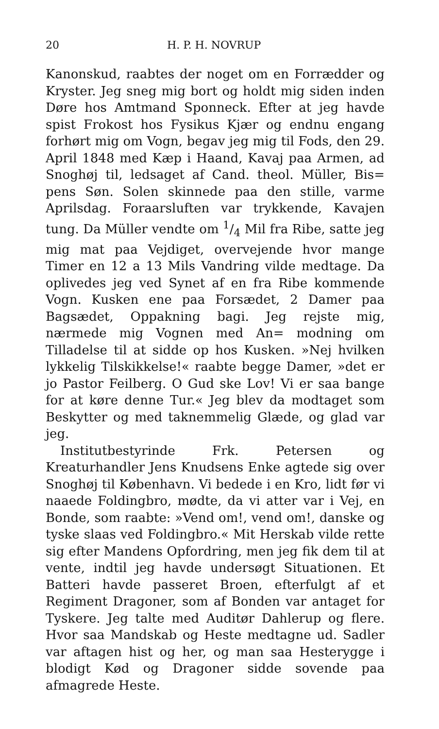20 H. P. H. NOVRUP
Kanonskud, raabtes der noget om en Forrædder og Kryster. Jeg sneg mig bort og holdt mig siden inden Døre hos Amtmand Sponneck. Efter at jeg havde spist Frokost hos Fysikus Kjær og endnu engang forhørt mig om Vogn, begav jeg mig til Fods, den 29. April 1848 med Kæp i Haand, Kavaj paa Armen, ad Snoghøj til, ledsaget af Cand. theol. Müller, Bis= pens Søn. Solen skinnede paa den stille, varme Aprilsdag. Foraarsluften var trykkende, Kavajen tung. Da Müller vendte om 1/4 Mil fra Ribe, satte jeg mig mat paa Vejdiget, overvejende hvor mange Timer en 12 a 13 Mils Vandring vilde medtage. Da oplivedes jeg ved Synet af en fra Ribe kommende Vogn. Kusken ene paa Forsædet, 2 Damer paa Bagsædet, Oppakning bagi. Jeg rejste mig, nærmede mig Vognen med An= modning om Tilladelse til at sidde op hos Kusken. »Nej hvilken lykkelig Tilskikkelse!« raabte begge Damer, »det er jo Pastor Feilberg. O Gud ske Lov! Vi er saa bange for at køre denne Tur.« Jeg blev da modtaget som Beskytter og med taknemmelig Glæde, og glad var jeg.
Institutbestyrinde Frk. Petersen og Kreaturhandler Jens Knudsens Enke agtede sig over Snoghøj til København. Vi bedede i en Kro, lidt før vi naaede Foldingbro, mødte, da vi atter var i Vej, en Bonde, som raabte: »Vend om!, vend om!, danske og tyske slaas ved Foldingbro.« Mit Herskab vilde rette sig efter Mandens Opfordring, men jeg fik dem til at vente, indtil jeg havde undersøgt Situationen. Et Batteri havde passeret Broen, efterfulgt af et Regiment Dragoner, som af Bonden var antaget for Tyskere. Jeg talte med Auditør Dahlerup og flere. Hvor saa Mandskab og Heste medtagne ud. Sadler var aftagen hist og her, og man saa Hesterygge i blodigt Kød og Dragoner sidde sovende paa afmagrede Heste.